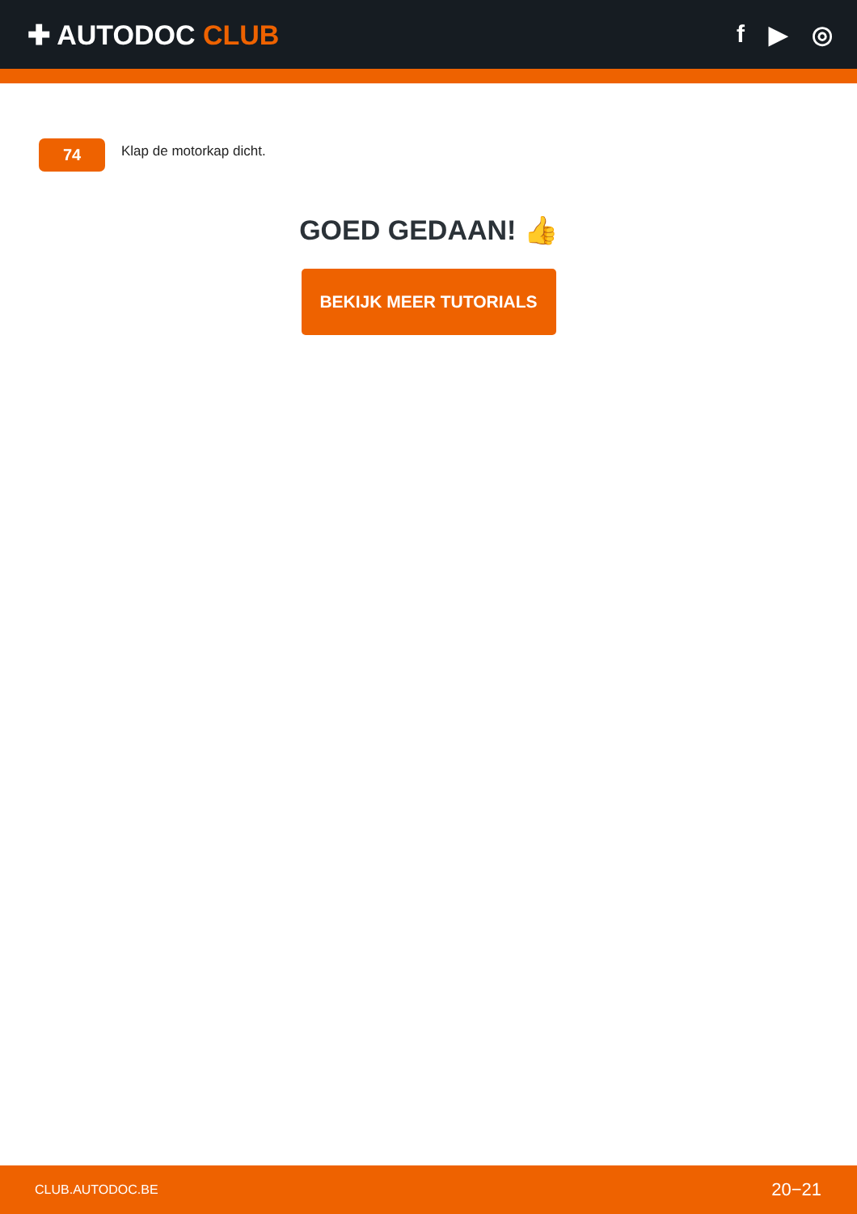✚ AUTODOC CLUB f ▶ ◎
74
Klap de motorkap dicht.
GOED GEDAAN! 👍
BEKIJK MEER TUTORIALS
CLUB.AUTODOC.BE 20−21